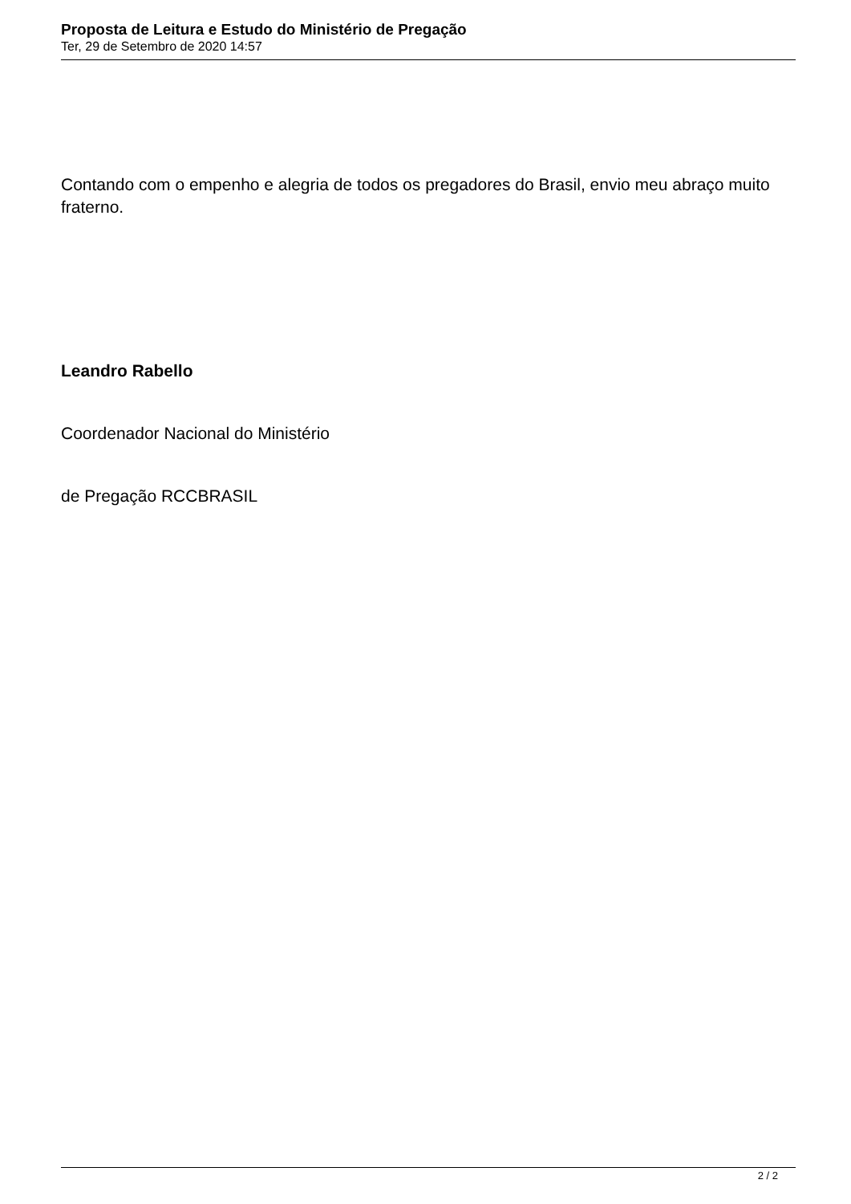Proposta de Leitura e Estudo do Ministério de Pregação
Ter, 29 de Setembro de 2020 14:57
Contando com o empenho e alegria de todos os pregadores do Brasil, envio meu abraço muito fraterno.
Leandro Rabello
Coordenador Nacional do Ministério
de Pregação RCCBRASIL
2 / 2